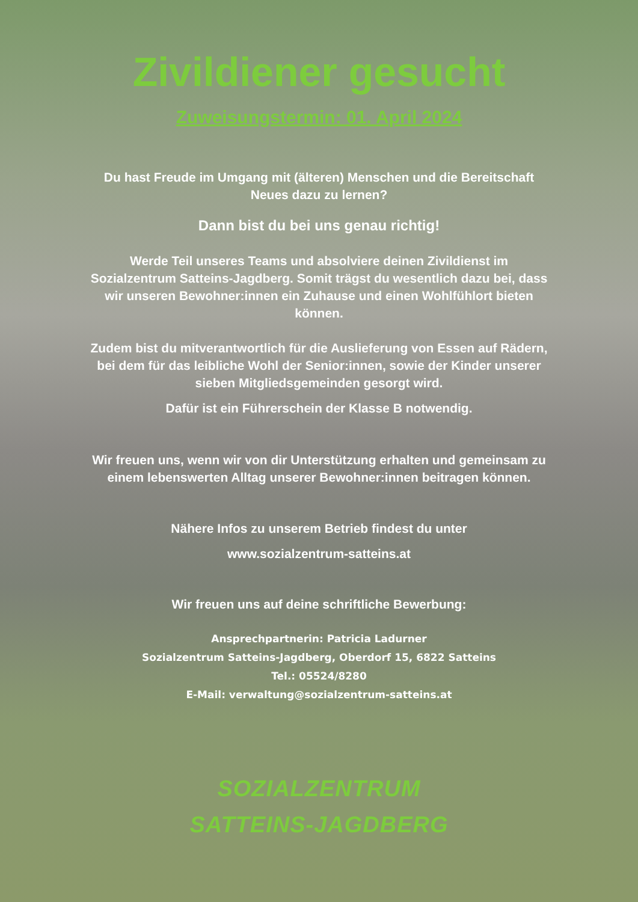Zivildiener gesucht
Zuweisungstermin: 01. April 2024
Du hast Freude im Umgang mit (älteren) Menschen und die Bereitschaft
Neues dazu zu lernen?
Dann bist du bei uns genau richtig!
Werde Teil unseres Teams und absolviere deinen Zivildienst im
Sozialzentrum Satteins-Jagdberg. Somit trägst du wesentlich dazu bei, dass
wir unseren Bewohner:innen ein Zuhause und einen Wohlfühlort bieten
können.
Zudem bist du mitverantwortlich für die Auslieferung von Essen auf Rädern,
bei dem für das leibliche Wohl der Senior:innen, sowie der Kinder unserer
sieben Mitgliedsgemeinden gesorgt wird.
Dafür ist ein Führerschein der Klasse B notwendig.
Wir freuen uns, wenn wir von dir Unterstützung erhalten und gemeinsam zu
einem lebenswerten Alltag unserer Bewohner:innen beitragen können.
Nähere Infos zu unserem Betrieb findest du unter
www.sozialzentrum-satteins.at
Wir freuen uns auf deine schriftliche Bewerbung:
Ansprechpartnerin: Patricia Ladurner
Sozialzentrum Satteins-Jagdberg, Oberdorf 15, 6822 Satteins
Tel.: 05524/8280
E-Mail: verwaltung@sozialzentrum-satteins.at
SOZIALZENTRUM
SATTEINS-JAGDBERG